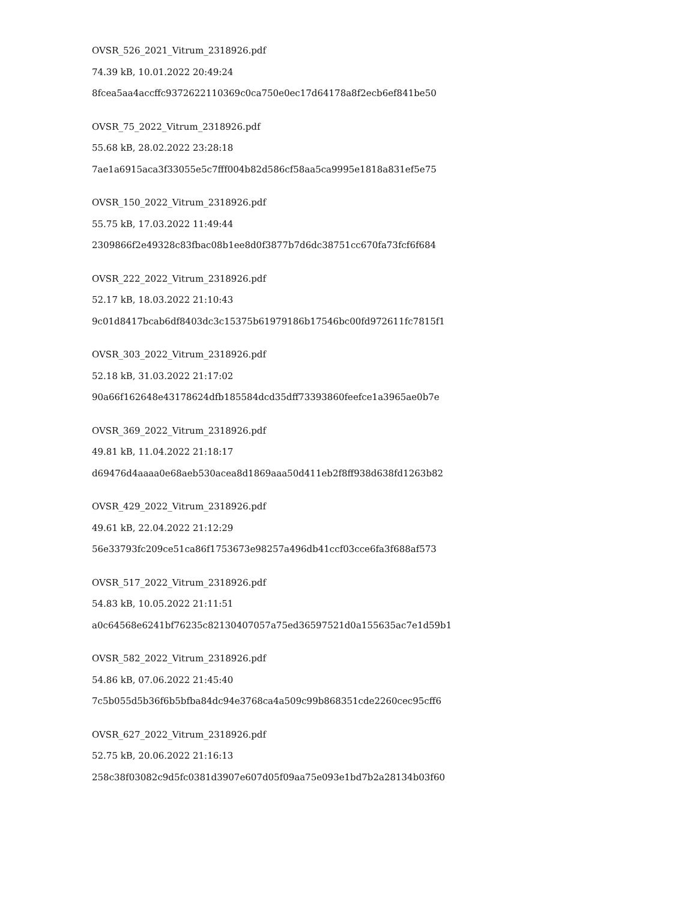OVSR_526_2021_Vitrum_2318926.pdf
74.39 kB, 10.01.2022 20:49:24
8fcea5aa4accffc9372622110369c0ca750e0ec17d64178a8f2ecb6ef841be50
OVSR_75_2022_Vitrum_2318926.pdf
55.68 kB, 28.02.2022 23:28:18
7ae1a6915aca3f33055e5c7fff004b82d586cf58aa5ca9995e1818a831ef5e75
OVSR_150_2022_Vitrum_2318926.pdf
55.75 kB, 17.03.2022 11:49:44
2309866f2e49328c83fbac08b1ee8d0f3877b7d6dc38751cc670fa73fcf6f684
OVSR_222_2022_Vitrum_2318926.pdf
52.17 kB, 18.03.2022 21:10:43
9c01d8417bcab6df8403dc3c15375b61979186b17546bc00fd972611fc7815f1
OVSR_303_2022_Vitrum_2318926.pdf
52.18 kB, 31.03.2022 21:17:02
90a66f162648e43178624dfb185584dcd35dff73393860feefce1a3965ae0b7e
OVSR_369_2022_Vitrum_2318926.pdf
49.81 kB, 11.04.2022 21:18:17
d69476d4aaaa0e68aeb530acea8d1869aaa50d411eb2f8ff938d638fd1263b82
OVSR_429_2022_Vitrum_2318926.pdf
49.61 kB, 22.04.2022 21:12:29
56e33793fc209ce51ca86f1753673e98257a496db41ccf03cce6fa3f688af573
OVSR_517_2022_Vitrum_2318926.pdf
54.83 kB, 10.05.2022 21:11:51
a0c64568e6241bf76235c82130407057a75ed36597521d0a155635ac7e1d59b1
OVSR_582_2022_Vitrum_2318926.pdf
54.86 kB, 07.06.2022 21:45:40
7c5b055d5b36f6b5bfba84dc94e3768ca4a509c99b868351cde2260cec95cff6
OVSR_627_2022_Vitrum_2318926.pdf
52.75 kB, 20.06.2022 21:16:13
258c38f03082c9d5fc0381d3907e607d05f09aa75e093e1bd7b2a28134b03f60